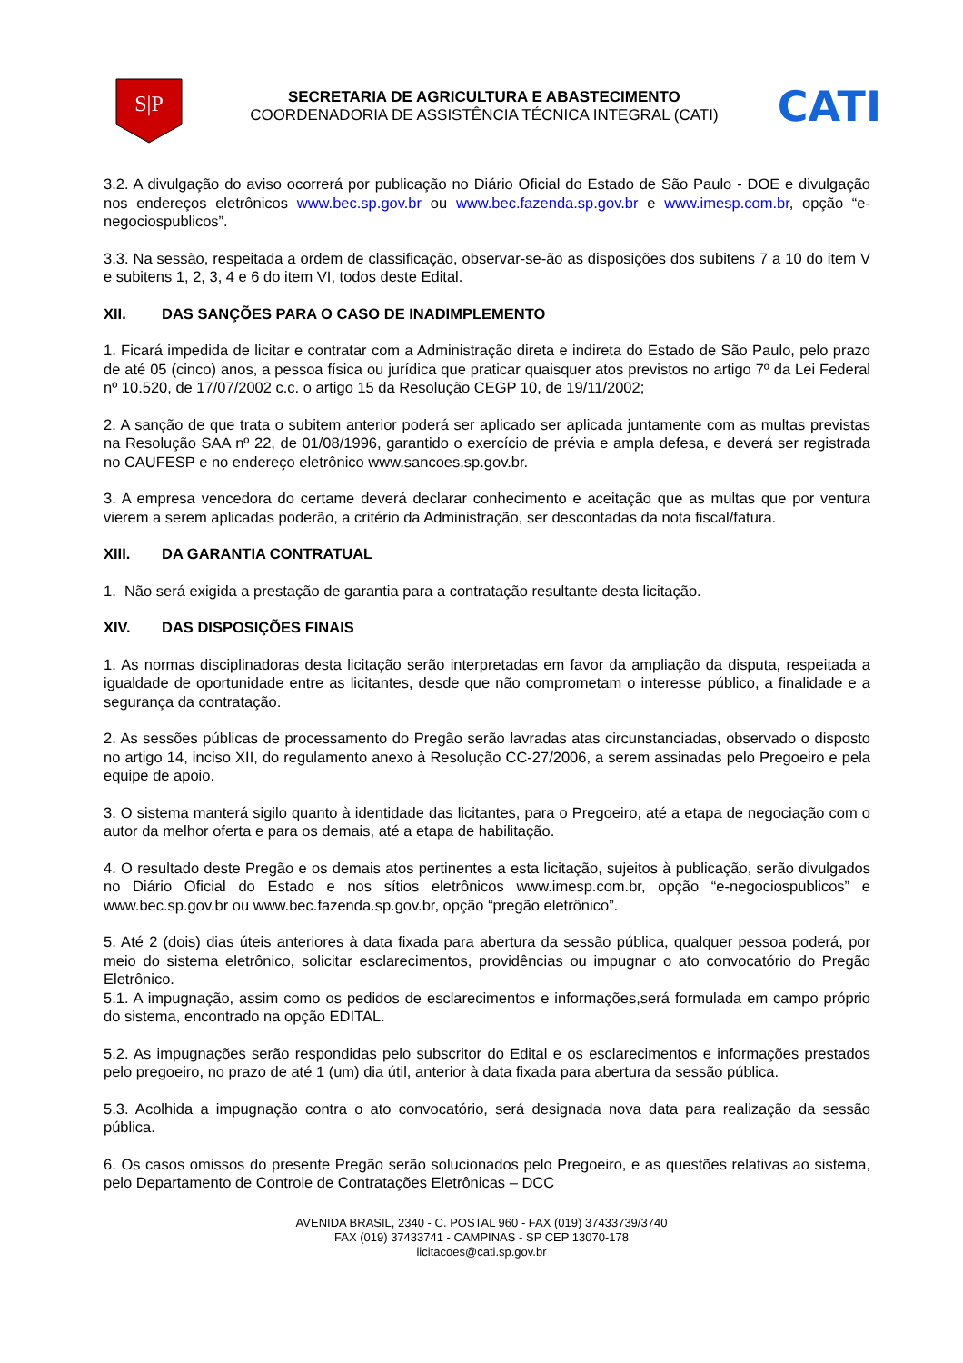S|P
SECRETARIA DE AGRICULTURA E ABASTECIMENTO
COORDENADORIA DE ASSISTÊNCIA TÉCNICA INTEGRAL (CATI)
CATI
3.2. A divulgação do aviso ocorrerá por publicação no Diário Oficial do Estado de São Paulo - DOE e divulgação nos endereços eletrônicos www.bec.sp.gov.br ou www.bec.fazenda.sp.gov.br e www.imesp.com.br, opção “e-negociospublicos”.
3.3. Na sessão, respeitada a ordem de classificação, observar-se-ão as disposições dos subitens 7 a 10 do item V e subitens 1, 2, 3, 4 e 6 do item VI, todos deste Edital.
XII. DAS SANÇÕES PARA O CASO DE INADIMPLEMENTO
1. Ficará impedida de licitar e contratar com a Administração direta e indireta do Estado de São Paulo, pelo prazo de até 05 (cinco) anos, a pessoa física ou jurídica que praticar quaisquer atos previstos no artigo 7º da Lei Federal nº 10.520, de 17/07/2002 c.c. o artigo 15 da Resolução CEGP 10, de 19/11/2002;
2. A sanção de que trata o subitem anterior poderá ser aplicado ser aplicada juntamente com as multas previstas na Resolução SAA nº 22, de 01/08/1996, garantido o exercício de prévia e ampla defesa, e deverá ser registrada no CAUFESP e no endereço eletrônico www.sancoes.sp.gov.br.
3. A empresa vencedora do certame deverá declarar conhecimento e aceitação que as multas que por ventura vierem a serem aplicadas poderão, a critério da Administração, ser descontadas da nota fiscal/fatura.
XIII. DA GARANTIA CONTRATUAL
1. Não será exigida a prestação de garantia para a contratação resultante desta licitação.
XIV. DAS DISPOSIÇÕES FINAIS
1. As normas disciplinadoras desta licitação serão interpretadas em favor da ampliação da disputa, respeitada a igualdade de oportunidade entre as licitantes, desde que não comprometam o interesse público, a finalidade e a segurança da contratação.
2. As sessões públicas de processamento do Pregão serão lavradas atas circunstanciadas, observado o disposto no artigo 14, inciso XII, do regulamento anexo à Resolução CC-27/2006, a serem assinadas pelo Pregoeiro e pela equipe de apoio.
3. O sistema manterá sigilo quanto à identidade das licitantes, para o Pregoeiro, até a etapa de negociação com o autor da melhor oferta e para os demais, até a etapa de habilitação.
4. O resultado deste Pregão e os demais atos pertinentes a esta licitação, sujeitos à publicação, serão divulgados no Diário Oficial do Estado e nos sítios eletrônicos www.imesp.com.br, opção “e-negociospublicos” e www.bec.sp.gov.br ou www.bec.fazenda.sp.gov.br, opção “pregão eletrônico”.
5. Até 2 (dois) dias úteis anteriores à data fixada para abertura da sessão pública, qualquer pessoa poderá, por meio do sistema eletrônico, solicitar esclarecimentos, providências ou impugnar o ato convocatório do Pregão Eletrônico.
5.1. A impugnação, assim como os pedidos de esclarecimentos e informações,será formulada em campo próprio do sistema, encontrado na opção EDITAL.
5.2. As impugnações serão respondidas pelo subscritor do Edital e os esclarecimentos e informações prestados pelo pregoeiro, no prazo de até 1 (um) dia útil, anterior à data fixada para abertura da sessão pública.
5.3. Acolhida a impugnação contra o ato convocatório, será designada nova data para realização da sessão pública.
6. Os casos omissos do presente Pregão serão solucionados pelo Pregoeiro, e as questões relativas ao sistema, pelo Departamento de Controle de Contratações Eletrônicas – DCC
AVENIDA BRASIL, 2340 - C. POSTAL 960 - FAX (019) 37433739/3740
FAX (019) 37433741 - CAMPINAS - SP CEP 13070-178
licitacoes@cati.sp.gov.br